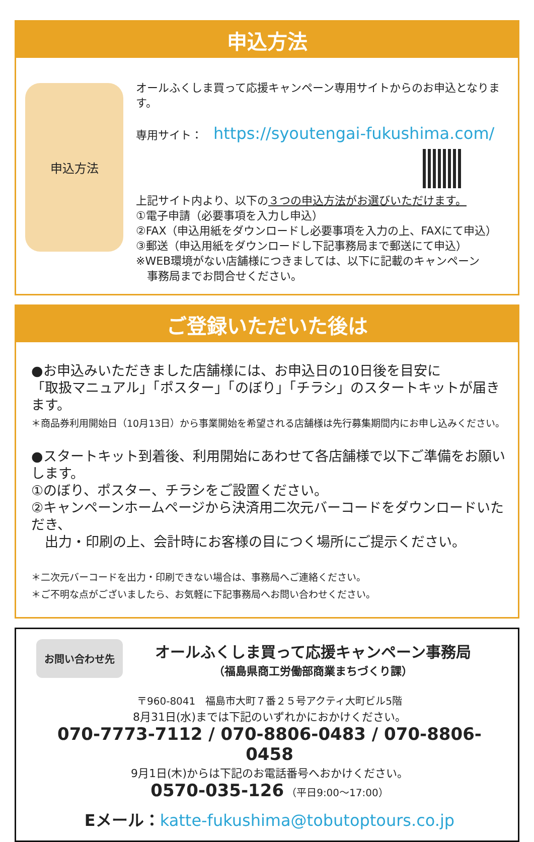申込方法
申込方法
オールふくしま買って応援キャンペーン専用サイトからのお申込となります。
専用サイト：　https://syoutengai-fukushima.com/
上記サイト内より、以下の３つの申込方法がお選びいただけます。
①電子申請（必要事項を入力し申込）
②FAX（申込用紙をダウンロードし必要事項を入力の上、FAXにて申込）
③郵送（申込用紙をダウンロードし下記事務局まで郵送にて申込）
※WEB環境がない店舗様につきましては、以下に記載のキャンペーン
　事務局までお問合せください。
ご登録いただいた後は
●お申込みいただきました店舗様には、お申込日の10日後を目安に
「取扱マニュアル」「ポスター」「のぼり」「チラシ」のスタートキットが届きます。
＊商品券利用開始日（10月13日）から事業開始を希望される店舗様は先行募集期間内にお申し込みください。
●スタートキット到着後、利用開始にあわせて各店舗様で以下ご準備をお願いします。
①のぼり、ポスター、チラシをご設置ください。
②キャンペーンホームページから決済用二次元バーコードをダウンロードいただき、
　出力・印刷の上、会計時にお客様の目につく場所にご提示ください。
＊二次元バーコードを出力・印刷できない場合は、事務局へご連絡ください。
＊ご不明な点がございましたら、お気軽に下記事務局へお問い合わせください。
お問い合わせ先
オールふくしま買って応援キャンペーン事務局
（福島県商工労働部商業まちづくり課）
〒960-8041　福島市大町７番２５号アクティ大町ビル5階
8月31日(水)までは下記のいずれかにおかけください。
070-7773-7112 / 070-8806-0483 / 070-8806-0458
9月1日(木)からは下記のお電話番号へおかけください。
0570-035-126 （平日9:00～17:00）
Eメール：katte-fukushima@tobutoptours.co.jp